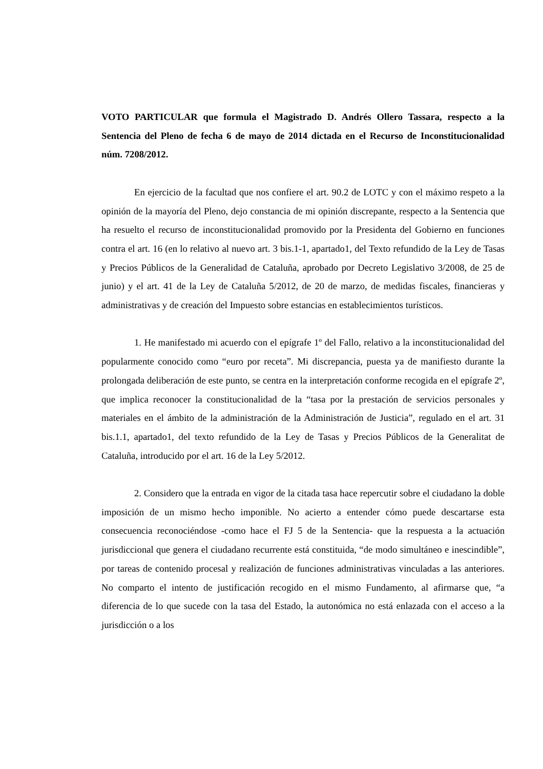VOTO PARTICULAR que formula el Magistrado D. Andrés Ollero Tassara, respecto a la Sentencia del Pleno de fecha 6 de mayo de 2014 dictada en el Recurso de Inconstitucionalidad núm. 7208/2012.
En ejercicio de la facultad que nos confiere el art. 90.2 de LOTC y con el máximo respeto a la opinión de la mayoría del Pleno, dejo constancia de mi opinión discrepante, respecto a la Sentencia que ha resuelto el recurso de inconstitucionalidad promovido por la Presidenta del Gobierno en funciones contra el art. 16 (en lo relativo al nuevo art. 3 bis.1-1, apartado1, del Texto refundido de la Ley de Tasas y Precios Públicos de la Generalidad de Cataluña, aprobado por Decreto Legislativo 3/2008, de 25 de junio) y el art. 41 de la Ley de Cataluña 5/2012, de 20 de marzo, de medidas fiscales, financieras y administrativas y de creación del Impuesto sobre estancias en establecimientos turísticos.
1. He manifestado mi acuerdo con el epígrafe 1º del Fallo, relativo a la inconstitucionalidad del popularmente conocido como “euro por receta”. Mi discrepancia, puesta ya de manifiesto durante la prolongada deliberación de este punto, se centra en la interpretación conforme recogida en el epígrafe 2º, que implica reconocer la constitucionalidad de la “tasa por la prestación de servicios personales y materiales en el ámbito de la administración de la Administración de Justicia”, regulado en el art. 31 bis.1.1, apartado1, del texto refundido de la Ley de Tasas y Precios Públicos de la Generalitat de Cataluña, introducido por el art. 16 de la Ley 5/2012.
2. Considero que la entrada en vigor de la citada tasa hace repercutir sobre el ciudadano la doble imposición de un mismo hecho imponible. No acierto a entender cómo puede descartarse esta consecuencia reconociéndose -como hace el FJ 5 de la Sentencia- que la respuesta a la actuación jurisdiccional que genera el ciudadano recurrente está constituida, “de modo simultáneo e inescindible”, por tareas de contenido procesal y realización de funciones administrativas vinculadas a las anteriores. No comparto el intento de justificación recogido en el mismo Fundamento, al afirmarse que, “a diferencia de lo que sucede con la tasa del Estado, la autonómica no está enlazada con el acceso a la jurisdicción o a los